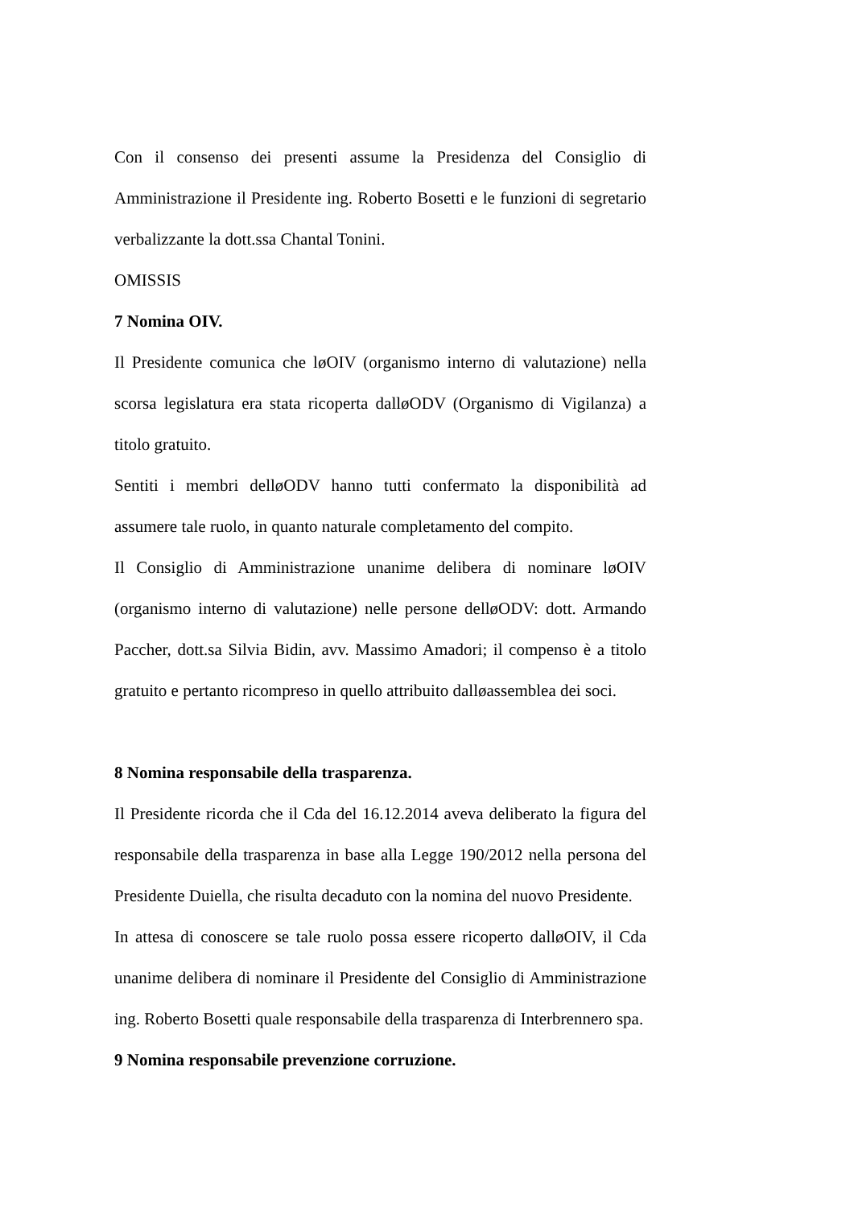Con il consenso dei presenti assume la Presidenza del Consiglio di Amministrazione il Presidente ing. Roberto Bosetti e le funzioni di segretario verbalizzante la dott.ssa Chantal Tonini.
OMISSIS
7 Nomina OIV.
Il Presidente comunica che løOIV (organismo interno di valutazione) nella scorsa legislatura era stata ricoperta dalløODV (Organismo di Vigilanza) a titolo gratuito.
Sentiti i membri delløODV hanno tutti confermato la disponibilità ad assumere tale ruolo, in quanto naturale completamento del compito.
Il Consiglio di Amministrazione unanime delibera di nominare løOIV (organismo interno di valutazione) nelle persone delløODV: dott. Armando Paccher, dott.sa Silvia Bidin, avv. Massimo Amadori; il compenso è a titolo gratuito e pertanto ricompreso in quello attribuito dalløassemblea dei soci.
8 Nomina responsabile della trasparenza.
Il Presidente ricorda che il Cda del 16.12.2014 aveva deliberato la figura del responsabile della trasparenza in base alla Legge 190/2012 nella persona del Presidente Duiella, che risulta decaduto con la nomina del nuovo Presidente.
In attesa di conoscere se tale ruolo possa essere ricoperto dalløOIV, il Cda unanime delibera di nominare il Presidente del Consiglio di Amministrazione ing. Roberto Bosetti quale responsabile della trasparenza di Interbrennero spa.
9 Nomina responsabile prevenzione corruzione.